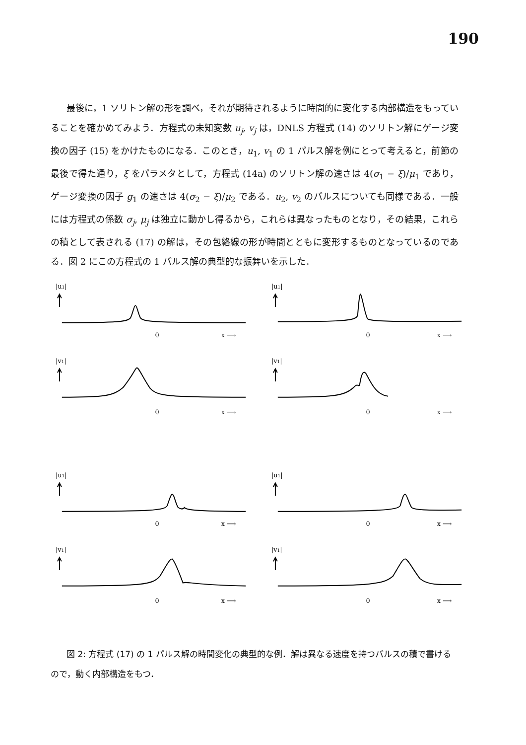190
最後に，1 ソリトン解の形を調べ，それが期待されるように時間的に変化する内部構造をもっていることを確かめてみよう．方程式の未知変数 u<sub>j</sub>, v<sub>j</sub> は，DNLS 方程式 (14) のソリトン解にゲージ変換の因子 (15) をかけたものになる．このとき，u<sub>1</sub>, v<sub>1</sub> の 1 パルス解を例にとって考えると，前節の最後で得た通り，ξ をパラメタとして，方程式 (14a) のソリトン解の速さは 4(σ<sub>1</sub> − ξ)/μ<sub>1</sub> であり，ゲージ変換の因子 g<sub>1</sub> の速さは 4(σ<sub>2</sub> − ξ)/μ<sub>2</sub> である．u<sub>2</sub>, v<sub>2</sub> のパルスについても同様である．一般には方程式の係数 σ<sub>j</sub>, μ<sub>j</sub> は独立に動かし得るから，これらは異なったものとなり，その結果，これらの積として表される (17) の解は，その包絡線の形が時間とともに変形するものとなっているのである．図 2 にこの方程式の 1 パルス解の典型的な振舞いを示した．
|u1|
0
x ⟶
|u1|
0
x ⟶
|v1|
0
x ⟶
|v1|
0
x ⟶
|u1|
0
x ⟶
|u1|
0
x ⟶
|v1|
0
x ⟶
|v1|
0
x ⟶
図 2: 方程式 (17) の 1 パルス解の時間変化の典型的な例．解は異なる速度を持つパルスの積で書けるので，動く内部構造をもつ．